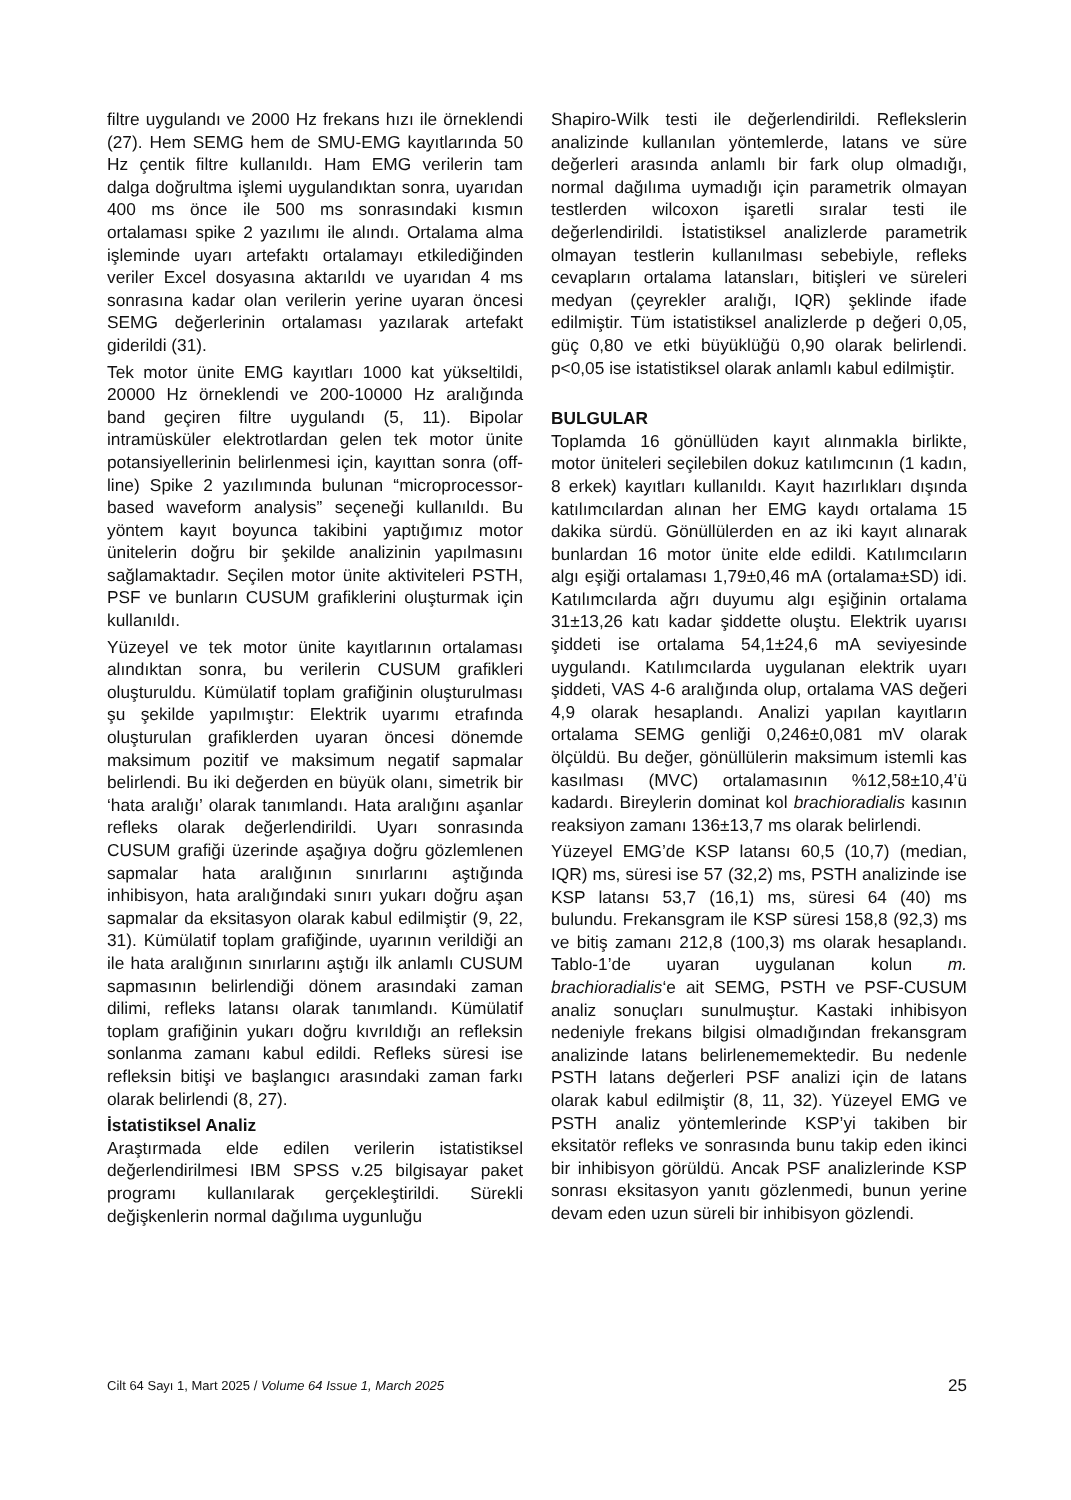filtre uygulandı ve 2000 Hz frekans hızı ile örneklendi (27). Hem SEMG hem de SMU-EMG kayıtlarında 50 Hz çentik filtre kullanıldı. Ham EMG verilerin tam dalga doğrultma işlemi uygulandıktan sonra, uyarıdan 400 ms önce ile 500 ms sonrasındaki kısmın ortalaması spike 2 yazılımı ile alındı. Ortalama alma işleminde uyarı artefaktı ortalamayı etkilediğinden veriler Excel dosyasına aktarıldı ve uyarıdan 4 ms sonrasına kadar olan verilerin yerine uyaran öncesi SEMG değerlerinin ortalaması yazılarak artefakt giderildi (31).
Tek motor ünite EMG kayıtları 1000 kat yükseltildi, 20000 Hz örneklendi ve 200-10000 Hz aralığında band geçiren filtre uygulandı (5, 11). Bipolar intramüsküler elektrotlardan gelen tek motor ünite potansiyellerinin belirlenmesi için, kayıttan sonra (off-line) Spike 2 yazılımında bulunan “microprocessor-based waveform analysis” seçeneği kullanıldı. Bu yöntem kayıt boyunca takibini yaptığımız motor ünitelerin doğru bir şekilde analizinin yapılmasını sağlamaktadır. Seçilen motor ünite aktiviteleri PSTH, PSF ve bunların CUSUM grafiklerini oluşturmak için kullanıldı.
Yüzeyel ve tek motor ünite kayıtlarının ortalaması alındıktan sonra, bu verilerin CUSUM grafikleri oluşturuldu. Kümülatif toplam grafiğinin oluşturulması şu şekilde yapılmıştır: Elektrik uyarımı etrafında oluşturulan grafiklerden uyaran öncesi dönemde maksimum pozitif ve maksimum negatif sapmalar belirlendi. Bu iki değerden en büyük olanı, simetrik bir ‘hata aralığı’ olarak tanımlandı. Hata aralığını aşanlar refleks olarak değerlendirildi. Uyarı sonrasında CUSUM grafiği üzerinde aşağıya doğru gözlemlenen sapmalar hata aralığının sınırlarını aştığında inhibisyon, hata aralığındaki sınırı yukarı doğru aşan sapmalar da eksitasyon olarak kabul edilmiştir (9, 22, 31). Kümülatif toplam grafiğinde, uyarının verildiği an ile hata aralığının sınırlarını aştığı ilk anlamlı CUSUM sapmasının belirlendiği dönem arasındaki zaman dilimi, refleks latansı olarak tanımlandı. Kümülatif toplam grafiğinin yukarı doğru kıvrıldığı an refleksin sonlanma zamanı kabul edildi. Refleks süresi ise refleksin bitişi ve başlangıcı arasındaki zaman farkı olarak belirlendi (8, 27).
İstatistiksel Analiz
Araştırmada elde edilen verilerin istatistiksel değerlendirilmesi IBM SPSS v.25 bilgisayar paket programı kullanılarak gerçekleştirildi. Sürekli değişkenlerin normal dağılıma uygunluğu
Shapiro-Wilk testi ile değerlendirildi. Reflekslerin analizinde kullanılan yöntemlerde, latans ve süre değerleri arasında anlamlı bir fark olup olmadığı, normal dağılıma uymadığı için parametrik olmayan testlerden wilcoxon işaretli sıralar testi ile değerlendirildi. İstatistiksel analizlerde parametrik olmayan testlerin kullanılması sebebiyle, refleks cevapların ortalama latansları, bitişleri ve süreleri medyan (çeyrekler aralığı, IQR) şeklinde ifade edilmiştir. Tüm istatistiksel analizlerde p değeri 0,05, güç 0,80 ve etki büyüklüğü 0,90 olarak belirlendi. p<0,05 ise istatistiksel olarak anlamlı kabul edilmiştir.
BULGULAR
Toplamda 16 gönüllüden kayıt alınmakla birlikte, motor üniteleri seçilebilen dokuz katılımcının (1 kadın, 8 erkek) kayıtları kullanıldı. Kayıt hazırlıkları dışında katılımcılardan alınan her EMG kaydı ortalama 15 dakika sürdü. Gönüllülerden en az iki kayıt alınarak bunlardan 16 motor ünite elde edildi. Katılımcıların algı eşiği ortalaması 1,79±0,46 mA (ortalama±SD) idi. Katılımcılarda ağrı duyumu algı eşiğinin ortalama 31±13,26 katı kadar şiddette oluştu. Elektrik uyarısı şiddeti ise ortalama 54,1±24,6 mA seviyesinde uygulandı. Katılımcılarda uygulanan elektrik uyarı şiddeti, VAS 4-6 aralığında olup, ortalama VAS değeri 4,9 olarak hesaplandı. Analizi yapılan kayıtların ortalama SEMG genliği 0,246±0,081 mV olarak ölçüldü. Bu değer, gönüllülerin maksimum istemli kas kasılması (MVC) ortalamasının %12,58±10,4’ü kadardı. Bireylerin dominat kol brachioradialis kasının reaksiyon zamanı 136±13,7 ms olarak belirlendi.
Yüzeyel EMG’de KSP latansı 60,5 (10,7) (median, IQR) ms, süresi ise 57 (32,2) ms, PSTH analizinde ise KSP latansı 53,7 (16,1) ms, süresi 64 (40) ms bulundu. Frekansgram ile KSP süresi 158,8 (92,3) ms ve bitiş zamanı 212,8 (100,3) ms olarak hesaplandı. Tablo-1’de uyaran uygulanan kolun m. brachioradialis‘e ait SEMG, PSTH ve PSF-CUSUM analiz sonuçları sunulmuştur. Kastaki inhibisyon nedeniyle frekans bilgisi olmadığından frekansgram analizinde latans belirlenememektedir. Bu nedenle PSTH latans değerleri PSF analizi için de latans olarak kabul edilmiştir (8, 11, 32). Yüzeyel EMG ve PSTH analiz yöntemlerinde KSP’yi takiben bir eksitatör refleks ve sonrasında bunu takip eden ikinci bir inhibisyon görüldü. Ancak PSF analizlerinde KSP sonrası eksitasyon yanıtı gözlenmedi, bunun yerine devam eden uzun süreli bir inhibisyon gözlendi.
Cilt 64 Sayı 1, Mart 2025 / Volume 64 Issue 1, March 2025 25